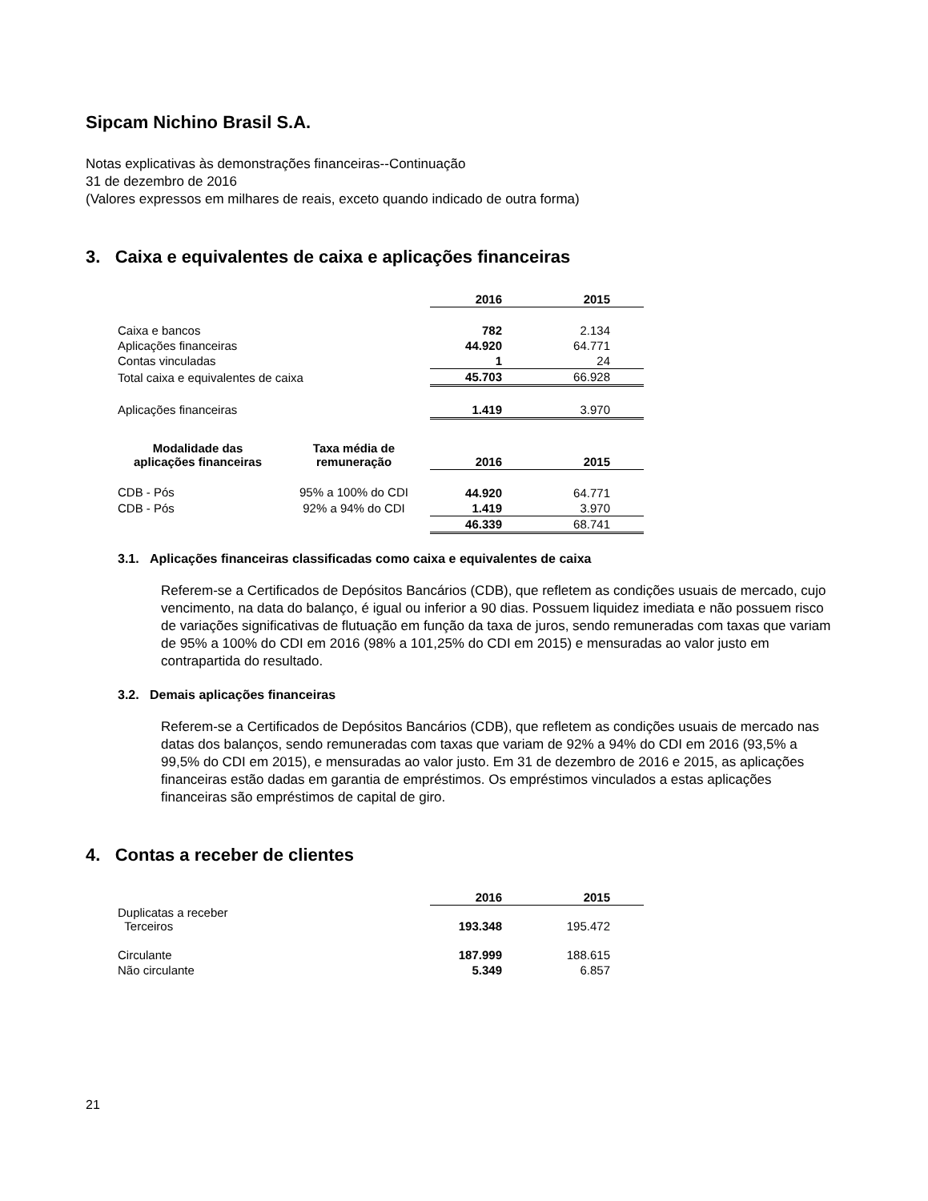Sipcam Nichino Brasil S.A.
Notas explicativas às demonstrações financeiras--Continuação
31 de dezembro de 2016
(Valores expressos em milhares de reais, exceto quando indicado de outra forma)
3. Caixa e equivalentes de caixa e aplicações financeiras
| | 2016 | 2015 |
| --- | --- | --- |
| Caixa e bancos | 782 | 2.134 |
| Aplicações financeiras | 44.920 | 64.771 |
| Contas vinculadas | 1 | 24 |
| Total caixa e equivalentes de caixa | 45.703 | 66.928 |
| Aplicações financeiras | 1.419 | 3.970 |
| Modalidade das aplicações financeiras | Taxa média de remuneração | 2016 | 2015 |
| --- | --- | --- | --- |
| CDB - Pós | 95% a 100% do CDI | 44.920 | 64.771 |
| CDB - Pós | 92% a 94% do CDI | 1.419 | 3.970 |
| | | 46.339 | 68.741 |
3.1. Aplicações financeiras classificadas como caixa e equivalentes de caixa
Referem-se a Certificados de Depósitos Bancários (CDB), que refletem as condições usuais de mercado, cujo vencimento, na data do balanço, é igual ou inferior a 90 dias. Possuem liquidez imediata e não possuem risco de variações significativas de flutuação em função da taxa de juros, sendo remuneradas com taxas que variam de 95% a 100% do CDI em 2016 (98% a 101,25% do CDI em 2015) e mensuradas ao valor justo em contrapartida do resultado.
3.2. Demais aplicações financeiras
Referem-se a Certificados de Depósitos Bancários (CDB), que refletem as condições usuais de mercado nas datas dos balanços, sendo remuneradas com taxas que variam de 92% a 94% do CDI em 2016 (93,5% a 99,5% do CDI em 2015), e mensuradas ao valor justo. Em 31 de dezembro de 2016 e 2015, as aplicações financeiras estão dadas em garantia de empréstimos. Os empréstimos vinculados a estas aplicações financeiras são empréstimos de capital de giro.
4. Contas a receber de clientes
| | 2016 | 2015 |
| --- | --- | --- |
| Duplicatas a receber Terceiros | 193.348 | 195.472 |
| Circulante | 187.999 | 188.615 |
| Não circulante | 5.349 | 6.857 |
21